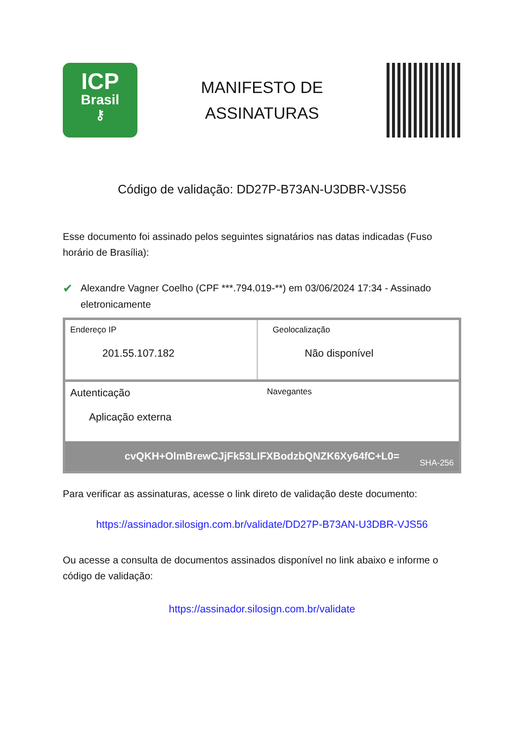ICP
Brasil
⚷
MANIFESTO DE
ASSINATURAS
Código de validação: DD27P-B73AN-U3DBR-VJS56
Esse documento foi assinado pelos seguintes signatários nas datas indicadas (Fuso horário de Brasília):
✔
Alexandre Vagner Coelho (CPF ***.794.019-**) em 03/06/2024 17:34 - Assinado eletronicamente
Endereço IP
201.55.107.182
Geolocalização
Não disponível
Autenticação
Aplicação externa
Navegantes
cvQKH+OlmBrewCJjFk53LIFXBodzbQNZK6Xy64fC+L0=
SHA-256
Para verificar as assinaturas, acesse o link direto de validação deste documento:
https://assinador.silosign.com.br/validate/DD27P-B73AN-U3DBR-VJS56
Ou acesse a consulta de documentos assinados disponível no link abaixo e informe o código de validação:
https://assinador.silosign.com.br/validate